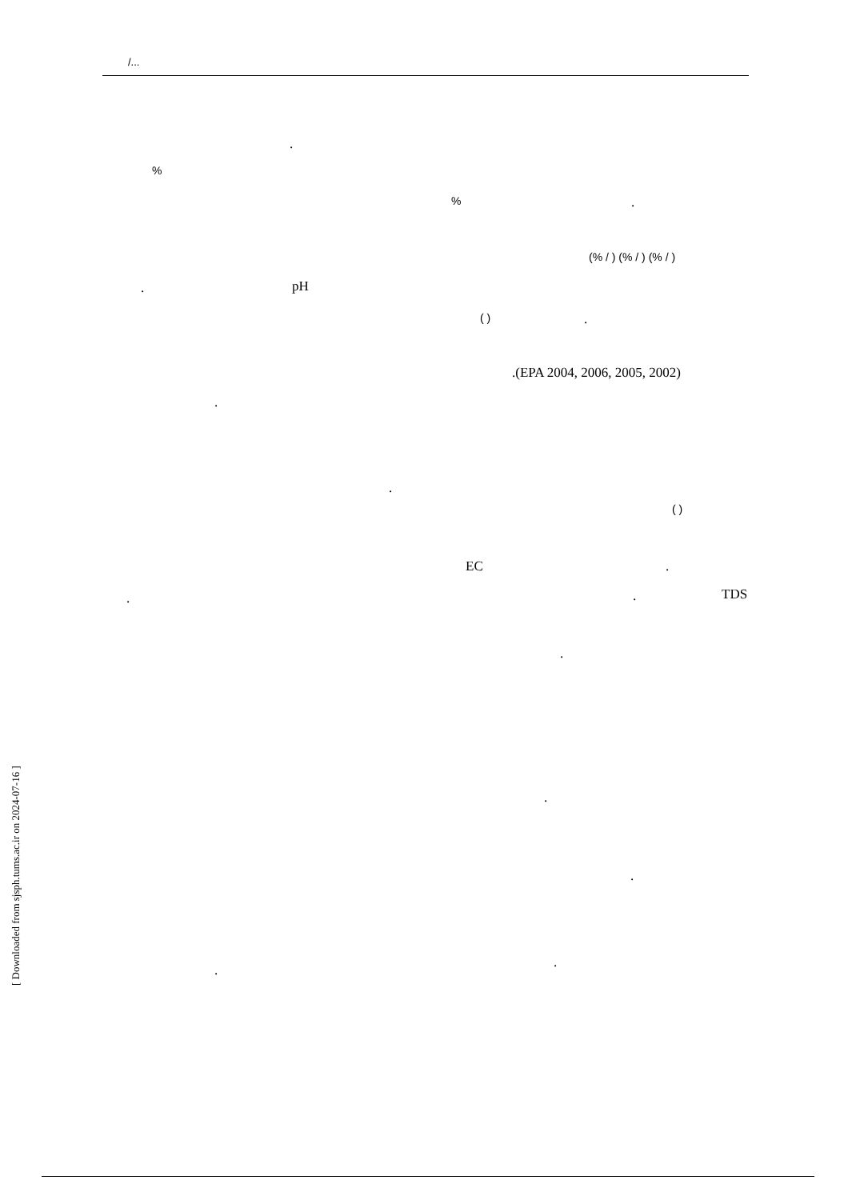/...
.
%
% .
(% / ) (% / ) (% / )
. pH
( ) .
.(EPA 2004, 2006, 2005, 2002)
.
.
( )
EC .
. . TDS
.
.
.
.
.
[ Downloaded from sjsph.tums.ac.ir on 2024-07-16 ]